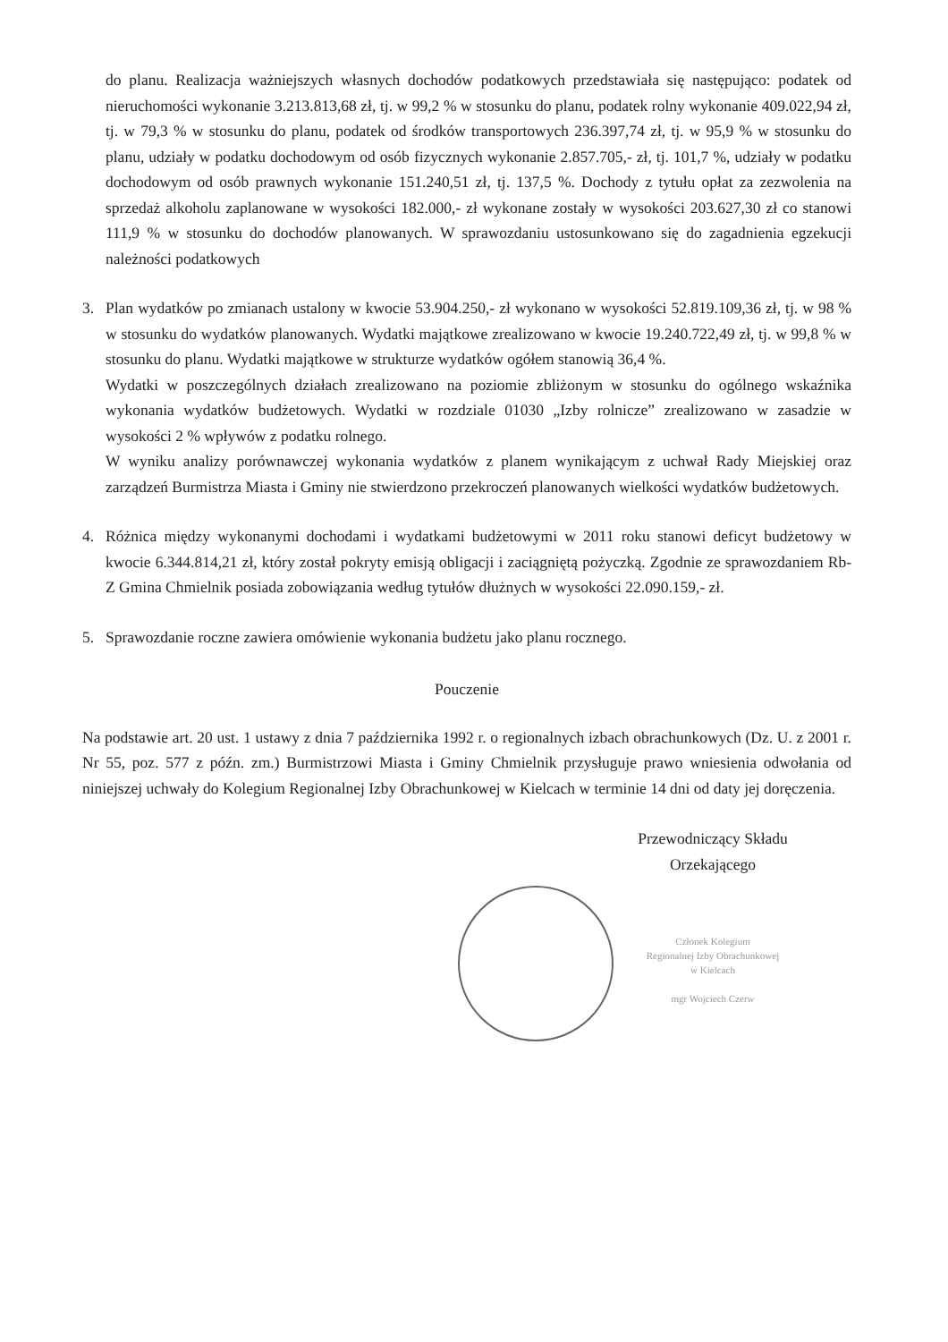do planu. Realizacja ważniejszych własnych dochodów podatkowych przedstawiała się następująco: podatek od nieruchomości wykonanie 3.213.813,68 zł, tj. w 99,2 % w stosunku do planu, podatek rolny wykonanie 409.022,94 zł, tj. w 79,3 % w stosunku do planu, podatek od środków transportowych 236.397,74 zł, tj. w 95,9 % w stosunku do planu, udziały w podatku dochodowym od osób fizycznych wykonanie 2.857.705,- zł, tj. 101,7 %, udziały w podatku dochodowym od osób prawnych wykonanie 151.240,51 zł, tj. 137,5 %. Dochody z tytułu opłat za zezwolenia na sprzedaż alkoholu zaplanowane w wysokości 182.000,- zł wykonane zostały w wysokości 203.627,30 zł co stanowi 111,9 % w stosunku do dochodów planowanych. W sprawozdaniu ustosunkowano się do zagadnienia egzekucji należności podatkowych
3. Plan wydatków po zmianach ustalony w kwocie 53.904.250,- zł wykonano w wysokości 52.819.109,36 zł, tj. w 98 % w stosunku do wydatków planowanych. Wydatki majątkowe zrealizowano w kwocie 19.240.722,49 zł, tj. w 99,8 % w stosunku do planu. Wydatki majątkowe w strukturze wydatków ogółem stanowią 36,4 %.
Wydatki w poszczególnych działach zrealizowano na poziomie zbliżonym w stosunku do ogólnego wskaźnika wykonania wydatków budżetowych. Wydatki w rozdziale 01030 „Izby rolnicze” zrealizowano w zasadzie w wysokości 2 % wpływów z podatku rolnego.
W wyniku analizy porównawczej wykonania wydatków z planem wynikającym z uchwał Rady Miejskiej oraz zarządzeń Burmistrza Miasta i Gminy nie stwierdzono przekroczeń planowanych wielkości wydatków budżetowych.
4. Różnica między wykonanymi dochodami i wydatkami budżetowymi w 2011 roku stanowi deficyt budżetowy w kwocie 6.344.814,21 zł, który został pokryty emisją obligacji i zaciągniętą pożyczką. Zgodnie ze sprawozdaniem Rb-Z Gmina Chmielnik posiada zobowiązania według tytułów dłużnych w wysokości 22.090.159,- zł.
5. Sprawozdanie roczne zawiera omówienie wykonania budżetu jako planu rocznego.
Pouczenie
Na podstawie art. 20 ust. 1 ustawy z dnia 7 października 1992 r. o regionalnych izbach obrachunkowych (Dz. U. z 2001 r. Nr 55, poz. 577 z późn. zm.) Burmistrzowi Miasta i Gminy Chmielnik przysługuje prawo wniesienia odwołania od niniejszej uchwały do Kolegium Regionalnej Izby Obrachunkowej w Kielcach w terminie 14 dni od daty jej doręczenia.
Przewodniczący Składu
Orzekającego
Członek Kolegium
Regionalnej Izby Obrachunkowej
w Kielcach
mgr Wojciech Czerw